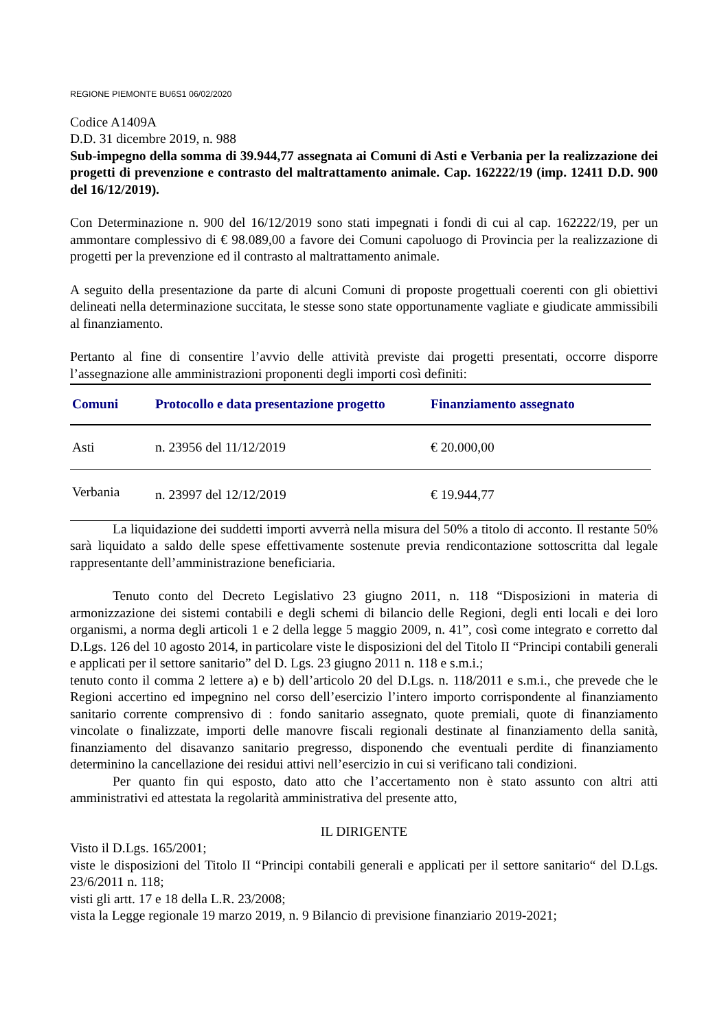REGIONE PIEMONTE BU6S1 06/02/2020
Codice A1409A
D.D. 31 dicembre 2019, n. 988
Sub-impegno della somma di 39.944,77 assegnata ai Comuni di Asti e Verbania per la realizzazione dei progetti di prevenzione e contrasto del maltrattamento animale. Cap. 162222/19 (imp. 12411 D.D. 900 del 16/12/2019).
Con Determinazione n. 900 del 16/12/2019 sono stati impegnati i fondi di cui al cap. 162222/19, per un ammontare complessivo di € 98.089,00 a favore dei Comuni capoluogo di Provincia per la realizzazione di progetti per la prevenzione ed il contrasto al maltrattamento animale.
A seguito della presentazione da parte di alcuni Comuni di proposte progettuali coerenti con gli obiettivi delineati nella determinazione succitata, le stesse sono state opportunamente vagliate e giudicate ammissibili al finanziamento.
Pertanto al fine di consentire l’avvio delle attività previste dai progetti presentati, occorre disporre l’assegnazione alle amministrazioni proponenti degli importi così definiti:
| Comuni | Protocollo e data presentazione progetto | Finanziamento assegnato |
| --- | --- | --- |
| Asti | n. 23956 del 11/12/2019 | € 20.000,00 |
| Verbania | n. 23997 del 12/12/2019 | € 19.944,77 |
La liquidazione dei suddetti importi avverrà nella misura del 50% a titolo di acconto. Il restante 50% sarà liquidato a saldo delle spese effettivamente sostenute previa rendicontazione sottoscritta dal legale rappresentante dell’amministrazione beneficiaria.
Tenuto conto del Decreto Legislativo 23 giugno 2011, n. 118 “Disposizioni in materia di armonizzazione dei sistemi contabili e degli schemi di bilancio delle Regioni, degli enti locali e dei loro organismi, a norma degli articoli 1 e 2 della legge 5 maggio 2009, n. 41”, così come integrato e corretto dal D.Lgs. 126 del 10 agosto 2014, in particolare viste le disposizioni del del Titolo II “Principi contabili generali e applicati per il settore sanitario” del D. Lgs. 23 giugno 2011 n. 118 e s.m.i.;
tenuto conto il comma 2 lettere a) e b) dell’articolo 20 del D.Lgs. n. 118/2011 e s.m.i., che prevede che le Regioni accertino ed impegnino nel corso dell’esercizio l’intero importo corrispondente al finanziamento sanitario corrente comprensivo di : fondo sanitario assegnato, quote premiali, quote di finanziamento vincolate o finalizzate, importi delle manovre fiscali regionali destinate al finanziamento della sanità, finanziamento del disavanzo sanitario pregresso, disponendo che eventuali perdite di finanziamento determinino la cancellazione dei residui attivi nell’esercizio in cui si verificano tali condizioni.
Per quanto fin qui esposto, dato atto che l’accertamento non è stato assunto con altri atti amministrativi ed attestata la regolarità amministrativa del presente atto,
IL DIRIGENTE
Visto il D.Lgs. 165/2001;
viste le disposizioni del Titolo II “Principi contabili generali e applicati per il settore sanitario“ del D.Lgs. 23/6/2011 n. 118;
visti gli artt. 17 e 18 della L.R. 23/2008;
vista la Legge regionale 19 marzo 2019, n. 9 Bilancio di previsione finanziario 2019-2021;